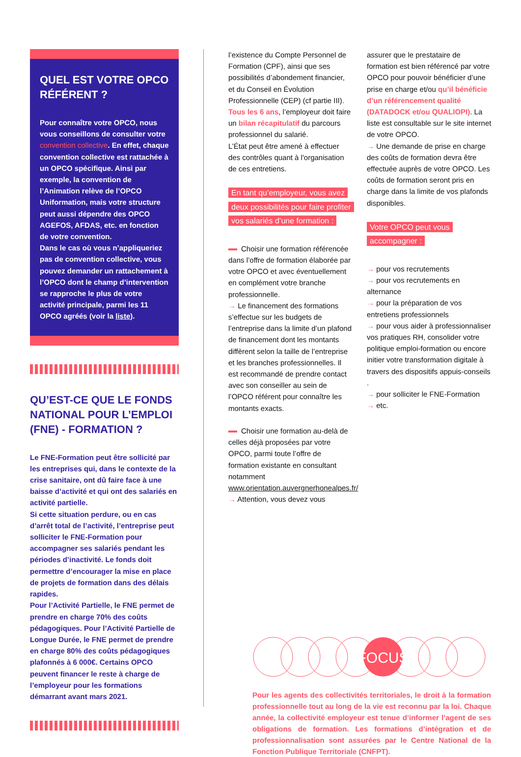QUEL EST VOTRE OPCO RÉFÉRENT ?
Pour connaître votre OPCO, nous vous conseillons de consulter votre convention collective. En effet, chaque convention collective est rattachée à un OPCO spécifique. Ainsi par exemple, la convention de l’Animation relève de l’OPCO Uniformation, mais votre structure peut aussi dépendre des OPCO AGEFOS, AFDAS, etc. en fonction de votre convention.
Dans le cas où vous n’appliqueriez pas de convention collective, vous pouvez demander un rattachement à l’OPCO dont le champ d’intervention se rapproche le plus de votre activité principale, parmi les 11 OPCO agréés (voir la liste).
QU’EST-CE QUE LE FONDS NATIONAL POUR L’EMPLOI (FNE) - FORMATION ?
Le FNE-Formation peut être sollicité par les entreprises qui, dans le contexte de la crise sanitaire, ont dû faire face à une baisse d’activité et qui ont des salariés en activité partielle.
Si cette situation perdure, ou en cas d’arrêt total de l’activité, l’entreprise peut solliciter le FNE-Formation pour accompagner ses salariés pendant les périodes d’inactivité. Le fonds doit permettre d’encourager la mise en place de projets de formation dans des délais rapides.
Pour l’Activité Partielle, le FNE permet de prendre en charge 70% des coûts pédagogiques. Pour l’Activité Partielle de Longue Durée, le FNE permet de prendre en charge 80% des coûts pédagogiques plafonnés à 6 000€. Certains OPCO peuvent financer le reste à charge de l’employeur pour les formations démarrant avant mars 2021.
l’existence du Compte Personnel de Formation (CPF), ainsi que ses possibilités d’abondement financier, et du Conseil en Évolution Professionnelle (CEP) (cf partie III). Tous les 6 ans, l’employeur doit faire un bilan récapitulatif du parcours professionnel du salarié.
L’État peut être amené à effectuer des contrôles quant à l'organisation de ces entretiens.
En tant qu’employeur, vous avez deux possibilités pour faire profiter vos salariés d’une formation :
Choisir une formation référencée dans l’offre de formation élaborée par votre OPCO et avec éventuellement en complément votre branche professionnelle.
→ Le financement des formations s’effectue sur les budgets de l’entreprise dans la limite d’un plafond de financement dont les montants diffèrent selon la taille de l’entreprise et les branches professionnelles. Il est recommandé de prendre contact avec son conseiller au sein de l’OPCO référent pour connaître les montants exacts.
Choisir une formation au-delà de celles déjà proposées par votre OPCO, parmi toute l’offre de formation existante en consultant notamment www.orientation.auvergnerhonealpes.fr/
→ Attention, vous devez vous
assurer que le prestataire de formation est bien référencé par votre OPCO pour pouvoir bénéficier d’une prise en charge et/ou qu’il bénéficie d’un référencement qualité (DATADOCK et/ou QUALIOPI). La liste est consultable sur le site internet de votre OPCO.
→ Une demande de prise en charge des coûts de formation devra être effectuée auprès de votre OPCO. Les coûts de formation seront pris en charge dans la limite de vos plafonds disponibles.
Votre OPCO peut vous accompagner :
→ pour vos recrutements
→ pour vos recrutements en alternance
→ pour la préparation de vos entretiens professionnels
→ pour vous aider à professionnaliser vos pratiques RH, consolider votre politique emploi-formation ou encore initier votre transformation digitale à travers des dispositifs appuis-conseils .
→ pour solliciter le FNE-Formation
→ etc.
FOCUS
Pour les agents des collectivités territoriales, le droit à la formation professionnelle tout au long de la vie est reconnu par la loi. Chaque année, la collectivité employeur est tenue d’informer l’agent de ses obligations de formation. Les formations d’intégration et de professionnalisation sont assurées par le Centre National de la Fonction Publique Territoriale (CNFPT).